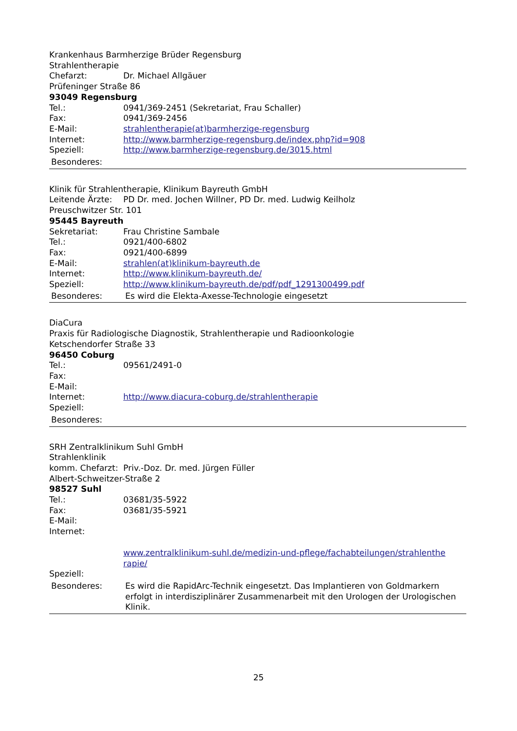Krankenhaus Barmherzige Brüder Regensburg
Strahlentherapie
Chefarzt: Dr. Michael Allgäuer
Prüfeninger Straße 86
93049 Regensburg
Tel.: 0941/369-2451 (Sekretariat, Frau Schaller)
Fax: 0941/369-2456
E-Mail: strahlentherapie(at)barmherzige-regensburg
Internet: http://www.barmherzige-regensburg.de/index.php?id=908
Speziell: http://www.barmherzige-regensburg.de/3015.html
Besonderes:
Klinik für Strahlentherapie, Klinikum Bayreuth GmbH
Leitende Ärzte:
PD Dr. med. Jochen Willner, PD Dr. med. Ludwig Keilholz
Preuschwitzer Str. 101
95445 Bayreuth
Sekretariat: Frau Christine Sambale
Tel.: 0921/400-6802
Fax: 0921/400-6899
E-Mail: strahlen(at)klinikum-bayreuth.de
Internet: http://www.klinikum-bayreuth.de/
Speziell: http://www.klinikum-bayreuth.de/pdf/pdf_1291300499.pdf
Besonderes: Es wird die Elekta-Axesse-Technologie eingesetzt
DiaCura
Praxis für Radiologische Diagnostik, Strahlentherapie und Radioonkologie
Ketschendorfer Straße 33
96450 Coburg
Tel.: 09561/2491-0
Fax:
E-Mail:
Internet: http://www.diacura-coburg.de/strahlentherapie
Speziell:
Besonderes:
SRH Zentralklinikum Suhl GmbH
Strahlenklinik
komm. Chefarzt:
Priv.-Doz. Dr. med. Jürgen Füller
Albert-Schweitzer-Straße 2
98527 Suhl
Tel.: 03681/35-5922
Fax: 03681/35-5921
E-Mail:
Internet:
www.zentralklinikum-suhl.de/medizin-und-pflege/fachabteilungen/strahlenthe rapie/
Speziell:
Besonderes: Es wird die RapidArc-Technik eingesetzt. Das Implantieren von Goldmarkern erfolgt in interdisziplinärer Zusammenarbeit mit den Urologen der Urologischen Klinik.
25